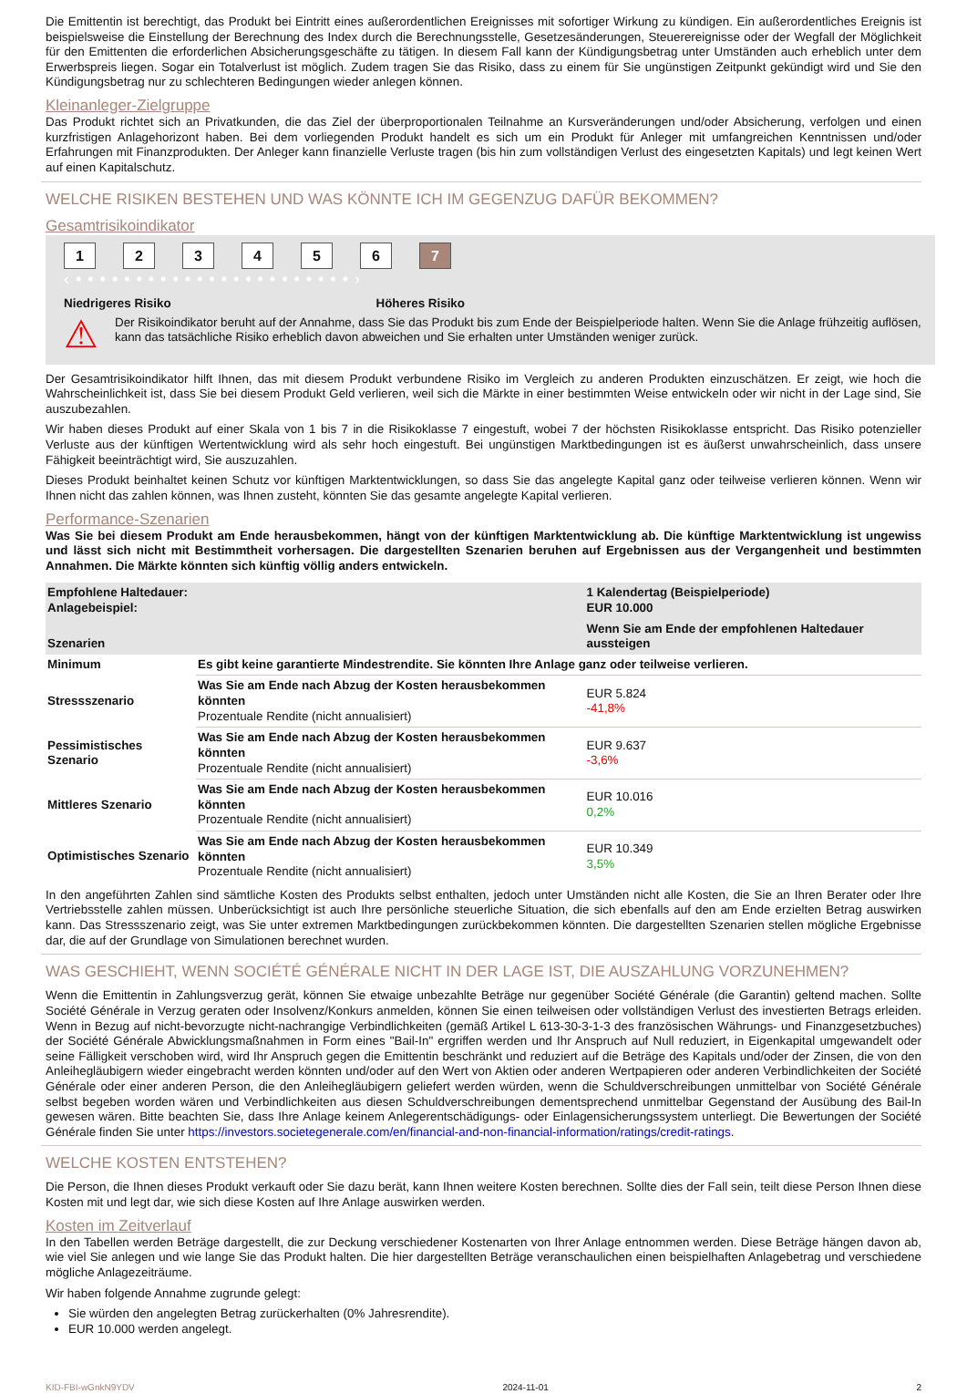Die Emittentin ist berechtigt, das Produkt bei Eintritt eines außerordentlichen Ereignisses mit sofortiger Wirkung zu kündigen. Ein außerordentliches Ereignis ist beispielsweise die Einstellung der Berechnung des Index durch die Berechnungsstelle, Gesetzesänderungen, Steuerereignisse oder der Wegfall der Möglichkeit für den Emittenten die erforderlichen Absicherungsgeschäfte zu tätigen. In diesem Fall kann der Kündigungsbetrag unter Umständen auch erheblich unter dem Erwerbspreis liegen. Sogar ein Totalverlust ist möglich. Zudem tragen Sie das Risiko, dass zu einem für Sie ungünstigen Zeitpunkt gekündigt wird und Sie den Kündigungsbetrag nur zu schlechteren Bedingungen wieder anlegen können.
Kleinanleger-Zielgruppe
Das Produkt richtet sich an Privatkunden, die das Ziel der überproportionalen Teilnahme an Kursveränderungen und/oder Absicherung, verfolgen und einen kurzfristigen Anlagehorizont haben. Bei dem vorliegenden Produkt handelt es sich um ein Produkt für Anleger mit umfangreichen Kenntnissen und/oder Erfahrungen mit Finanzprodukten. Der Anleger kann finanzielle Verluste tragen (bis hin zum vollständigen Verlust des eingesetzten Kapitals) und legt keinen Wert auf einen Kapitalschutz.
WELCHE RISIKEN BESTEHEN UND WAS KÖNNTE ICH IM GEGENZUG DAFÜR BEKOMMEN?
Gesamtrisikoindikator
1234567
‹ • • • • • • • • • • • • • • • • • • • • • • • ›
Niedrigeres Risiko Höheres Risiko
⚠
Der Risikoindikator beruht auf der Annahme, dass Sie das Produkt bis zum Ende der Beispielperiode halten. Wenn Sie die Anlage frühzeitig auflösen, kann das tatsächliche Risiko erheblich davon abweichen und Sie erhalten unter Umständen weniger zurück.
Der Gesamtrisikoindikator hilft Ihnen, das mit diesem Produkt verbundene Risiko im Vergleich zu anderen Produkten einzuschätzen. Er zeigt, wie hoch die Wahrscheinlichkeit ist, dass Sie bei diesem Produkt Geld verlieren, weil sich die Märkte in einer bestimmten Weise entwickeln oder wir nicht in der Lage sind, Sie auszubezahlen.
Wir haben dieses Produkt auf einer Skala von 1 bis 7 in die Risikoklasse 7 eingestuft, wobei 7 der höchsten Risikoklasse entspricht. Das Risiko potenzieller Verluste aus der künftigen Wertentwicklung wird als sehr hoch eingestuft. Bei ungünstigen Marktbedingungen ist es äußerst unwahrscheinlich, dass unsere Fähigkeit beeinträchtigt wird, Sie auszuzahlen.
Dieses Produkt beinhaltet keinen Schutz vor künftigen Marktentwicklungen, so dass Sie das angelegte Kapital ganz oder teilweise verlieren können. Wenn wir Ihnen nicht das zahlen können, was Ihnen zusteht, könnten Sie das gesamte angelegte Kapital verlieren.
Performance-Szenarien
Was Sie bei diesem Produkt am Ende herausbekommen, hängt von der künftigen Marktentwicklung ab. Die künftige Marktentwicklung ist ungewiss und lässt sich nicht mit Bestimmtheit vorhersagen. Die dargestellten Szenarien beruhen auf Ergebnissen aus der Vergangenheit und bestimmten Annahmen. Die Märkte könnten sich künftig völlig anders entwickeln.
| Empfohlene Haltedauer: Anlagebeispiel: | | 1 Kalendertag (Beispielperiode) EUR 10.000 |
| --- | --- | --- |
| Szenarien | | Wenn Sie am Ende der empfohlenen Haltedauer aussteigen |
| Minimum | Es gibt keine garantierte Mindestrendite. Sie könnten Ihre Anlage ganz oder teilweise verlieren. | |
| Stressszenario | Was Sie am Ende nach Abzug der Kosten herausbekommen könnten Prozentuale Rendite (nicht annualisiert) | EUR 5.824 -41,8% |
| Pessimistisches Szenario | Was Sie am Ende nach Abzug der Kosten herausbekommen könnten Prozentuale Rendite (nicht annualisiert) | EUR 9.637 -3,6% |
| Mittleres Szenario | Was Sie am Ende nach Abzug der Kosten herausbekommen könnten Prozentuale Rendite (nicht annualisiert) | EUR 10.016 0,2% |
| Optimistisches Szenario | Was Sie am Ende nach Abzug der Kosten herausbekommen könnten Prozentuale Rendite (nicht annualisiert) | EUR 10.349 3,5% |
In den angeführten Zahlen sind sämtliche Kosten des Produkts selbst enthalten, jedoch unter Umständen nicht alle Kosten, die Sie an Ihren Berater oder Ihre Vertriebsstelle zahlen müssen. Unberücksichtigt ist auch Ihre persönliche steuerliche Situation, die sich ebenfalls auf den am Ende erzielten Betrag auswirken kann. Das Stressszenario zeigt, was Sie unter extremen Marktbedingungen zurückbekommen könnten. Die dargestellten Szenarien stellen mögliche Ergebnisse dar, die auf der Grundlage von Simulationen berechnet wurden.
WAS GESCHIEHT, WENN SOCIÉTÉ GÉNÉRALE NICHT IN DER LAGE IST, DIE AUSZAHLUNG VORZUNEHMEN?
Wenn die Emittentin in Zahlungsverzug gerät, können Sie etwaige unbezahlte Beträge nur gegenüber Société Générale (die Garantin) geltend machen. Sollte Société Générale in Verzug geraten oder Insolvenz/Konkurs anmelden, können Sie einen teilweisen oder vollständigen Verlust des investierten Betrags erleiden. Wenn in Bezug auf nicht-bevorzugte nicht-nachrangige Verbindlichkeiten (gemäß Artikel L 613-30-3-1-3 des französischen Währungs- und Finanzgesetzbuches) der Société Générale Abwicklungsmaßnahmen in Form eines "Bail-In" ergriffen werden und Ihr Anspruch auf Null reduziert, in Eigenkapital umgewandelt oder seine Fälligkeit verschoben wird, wird Ihr Anspruch gegen die Emittentin beschränkt und reduziert auf die Beträge des Kapitals und/oder der Zinsen, die von den Anleihegläubigern wieder eingebracht werden könnten und/oder auf den Wert von Aktien oder anderen Wertpapieren oder anderen Verbindlichkeiten der Société Générale oder einer anderen Person, die den Anleihegläubigern geliefert werden würden, wenn die Schuldverschreibungen unmittelbar von Société Générale selbst begeben worden wären und Verbindlichkeiten aus diesen Schuldverschreibungen dementsprechend unmittelbar Gegenstand der Ausübung des Bail-In gewesen wären. Bitte beachten Sie, dass Ihre Anlage keinem Anlegerentschädigungs- oder Einlagensicherungssystem unterliegt. Die Bewertungen der Société Générale finden Sie unter https://investors.societegenerale.com/en/financial-and-non-financial-information/ratings/credit-ratings.
WELCHE KOSTEN ENTSTEHEN?
Die Person, die Ihnen dieses Produkt verkauft oder Sie dazu berät, kann Ihnen weitere Kosten berechnen. Sollte dies der Fall sein, teilt diese Person Ihnen diese Kosten mit und legt dar, wie sich diese Kosten auf Ihre Anlage auswirken werden.
Kosten im Zeitverlauf
In den Tabellen werden Beträge dargestellt, die zur Deckung verschiedener Kostenarten von Ihrer Anlage entnommen werden. Diese Beträge hängen davon ab, wie viel Sie anlegen und wie lange Sie das Produkt halten. Die hier dargestellten Beträge veranschaulichen einen beispielhaften Anlagebetrag und verschiedene mögliche Anlagezeiträume.
Wir haben folgende Annahme zugrunde gelegt:
Sie würden den angelegten Betrag zurückerhalten (0% Jahresrendite).
EUR 10.000 werden angelegt.
KID-FBI-wGnkN9YDV 2024-11-01 2